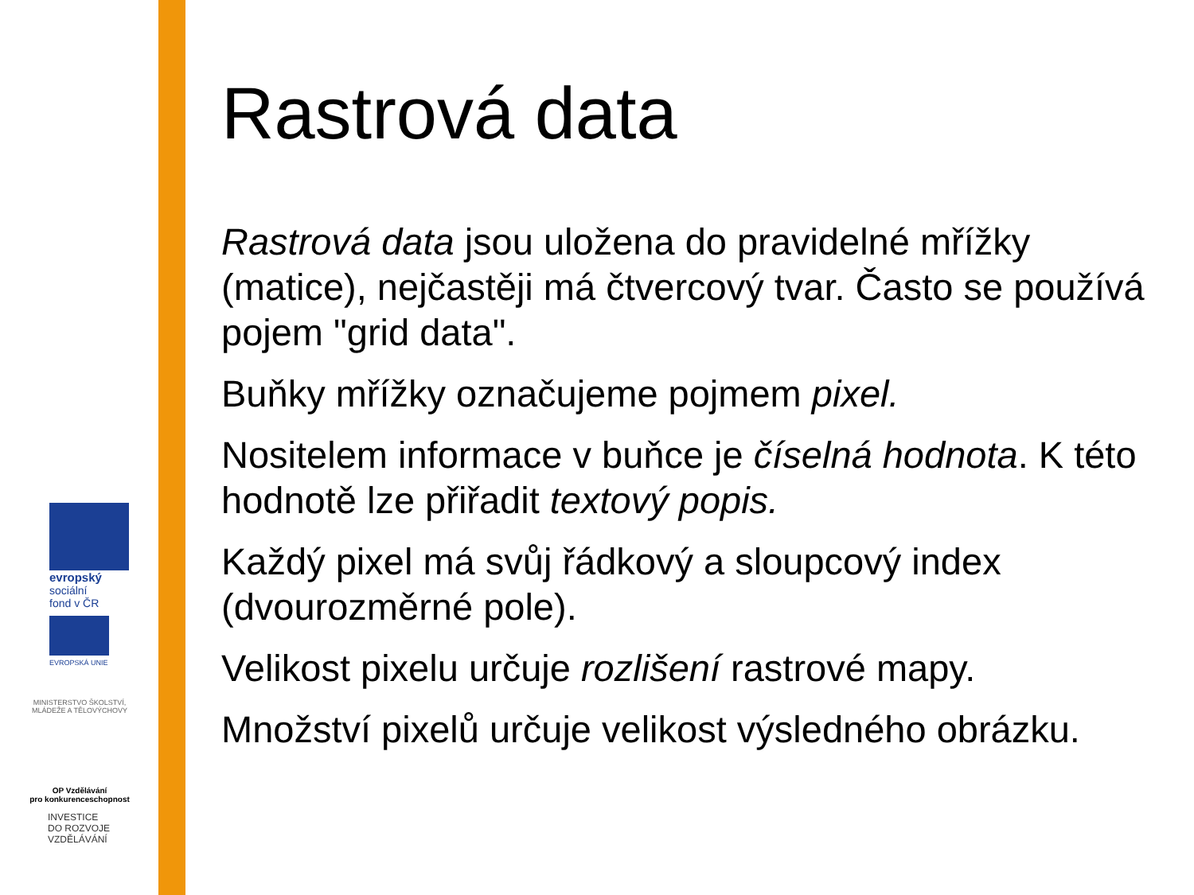evropský
sociální
fond v ČR
EVROPSKÁ UNIE
MINISTERSTVO ŠKOLSTVÍ,
MLÁDEŽE A TĚLOVÝCHOVY
OP Vzdělávání
pro konkurenceschopnost
INVESTICE
DO ROZVOJE
VZDĚLÁVÁNÍ
Rastrová data
Rastrová data jsou uložena do pravidelné mřížky (matice), nejčastěji má čtvercový tvar. Často se používá pojem "grid data".
Buňky mřížky označujeme pojmem pixel.
Nositelem informace v buňce je číselná hodnota. K této hodnotě lze přiřadit textový popis.
Každý pixel má svůj řádkový a sloupcový index (dvourozměrné pole).
Velikost pixelu určuje rozlišení rastrové mapy.
Množství pixelů určuje velikost výsledného obrázku.